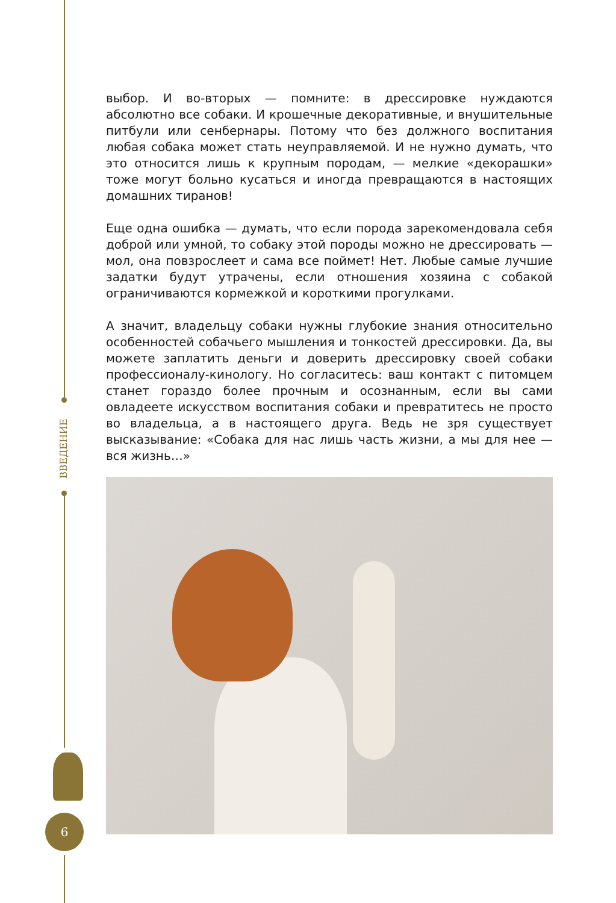ВВЕДЕНИЕ
6
выбор. И во-вторых — помните: в дрессировке нуждаются абсолютно все собаки. И крошечные декоративные, и внушительные питбули или сенбернары. Потому что без должного воспитания любая собака может стать неуправляемой. И не нужно думать, что это относится лишь к крупным породам, — мелкие «декорашки» тоже могут больно кусаться и иногда превращаются в настоящих домашних тиранов!
Еще одна ошибка — думать, что если порода зарекомендовала себя доброй или умной, то собаку этой породы можно не дрессировать — мол, она повзрослеет и сама все поймет! Нет. Любые самые лучшие задатки будут утрачены, если отношения хозяина с собакой ограничиваются кормежкой и короткими прогулками.
А значит, владельцу собаки нужны глубокие знания относительно особенностей собачьего мышления и тонкостей дрессировки. Да, вы можете заплатить деньги и доверить дрессировку своей собаки профессионалу-кинологу. Но согласитесь: ваш контакт с питомцем станет гораздо более прочным и осознанным, если вы сами овладеете искусством воспитания собаки и превратитесь не просто во владельца, а в настоящего друга. Ведь не зря существует высказывание: «Собака для нас лишь часть жизни, а мы для нее — вся жизнь…»